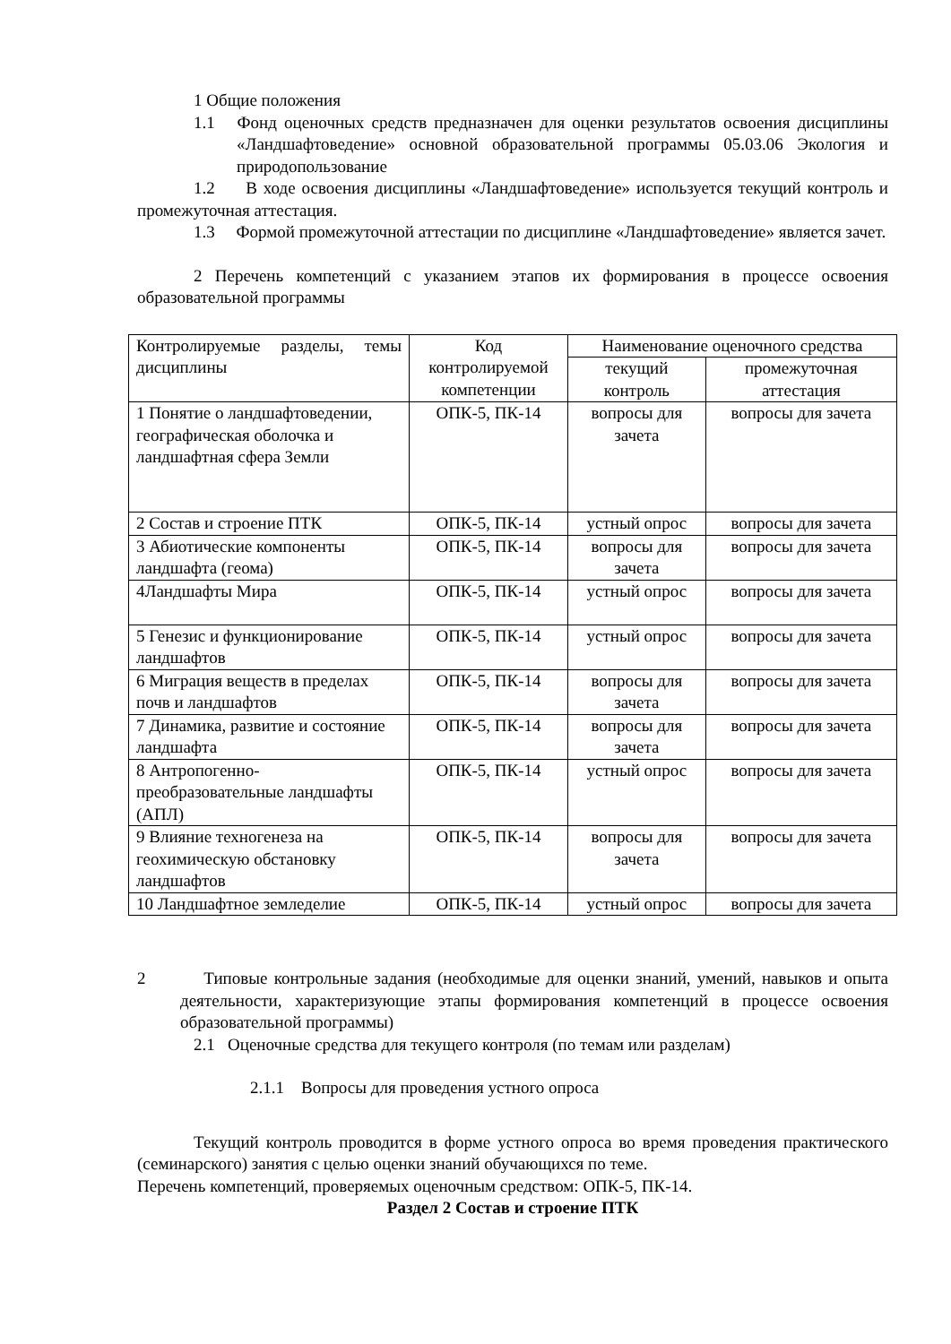1 Общие положения
1.1 Фонд оценочных средств предназначен для оценки результатов освоения дисциплины «Ландшафтоведение» основной образовательной программы 05.03.06 Экология и природопользование
1.2 В ходе освоения дисциплины «Ландшафтоведение» используется текущий контроль и промежуточная аттестация.
1.3 Формой промежуточной аттестации по дисциплине «Ландшафтоведение» является зачет.
2 Перечень компетенций с указанием этапов их формирования в процессе освоения образовательной программы
| Контролируемые разделы, темы дисциплины | Код контролируемой компетенции | Наименование оценочного средства | |
| --- | --- | --- | --- |
| | | текущий контроль | промежуточная аттестация |
| 1 Понятие о ландшафтоведении, географическая оболочка и ландшафтная сфера Земли | ОПК-5, ПК-14 | вопросы для зачета | вопросы для зачета |
| 2 Состав и строение ПТК | ОПК-5, ПК-14 | устный опрос | вопросы для зачета |
| 3 Абиотические компоненты ландшафта (геома) | ОПК-5, ПК-14 | вопросы для зачета | вопросы для зачета |
| 4Ландшафты Мира | ОПК-5, ПК-14 | устный опрос | вопросы для зачета |
| 5 Генезис и функционирование ландшафтов | ОПК-5, ПК-14 | устный опрос | вопросы для зачета |
| 6 Миграция веществ в пределах почв и ландшафтов | ОПК-5, ПК-14 | вопросы для зачета | вопросы для зачета |
| 7 Динамика, развитие и состояние ландшафта | ОПК-5, ПК-14 | вопросы для зачета | вопросы для зачета |
| 8 Антропогенно-преобразовательные ландшафты (АПЛ) | ОПК-5, ПК-14 | устный опрос | вопросы для зачета |
| 9 Влияние техногенеза на геохимическую обстановку ландшафтов | ОПК-5, ПК-14 | вопросы для зачета | вопросы для зачета |
| 10 Ландшафтное земледелие | ОПК-5, ПК-14 | устный опрос | вопросы для зачета |
2 Типовые контрольные задания (необходимые для оценки знаний, умений, навыков и опыта деятельности, характеризующие этапы формирования компетенций в процессе освоения образовательной программы)
2.1 Оценочные средства для текущего контроля (по темам или разделам)
2.1.1 Вопросы для проведения устного опроса
Текущий контроль проводится в форме устного опроса во время проведения практического (семинарского) занятия с целью оценки знаний обучающихся по теме.
Перечень компетенций, проверяемых оценочным средством: ОПК-5, ПК-14.
Раздел 2 Состав и строение ПТК